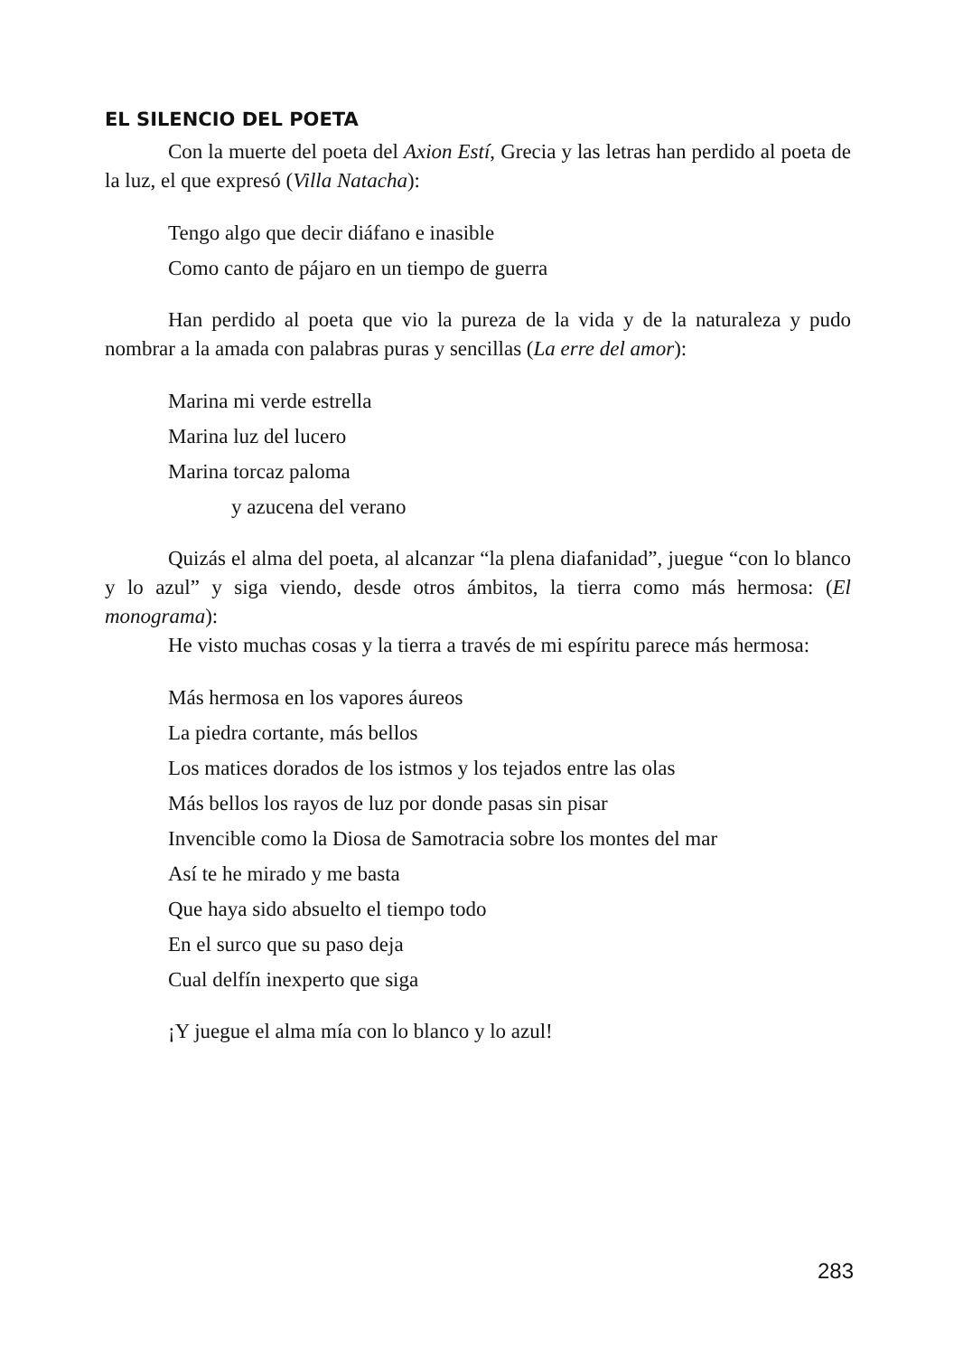EL SILENCIO DEL POETA
Con la muerte del poeta del Axion Estí, Grecia y las letras han perdido al poeta de la luz, el que expresó (Villa Natacha):
Tengo algo que decir diáfano e inasible
Como canto de pájaro en un tiempo de guerra
Han perdido al poeta que vio la pureza de la vida y de la naturaleza y pudo nombrar a la amada con palabras puras y sencillas (La erre del amor):
Marina mi verde estrella
Marina luz del lucero
Marina torcaz paloma
y azucena del verano
Quizás el alma del poeta, al alcanzar “la plena diafanidad”, juegue “con lo blanco y lo azul” y siga viendo, desde otros ámbitos, la tierra como más hermosa: (El monograma):
He visto muchas cosas y la tierra a través de mi espíritu parece más hermosa:
Más hermosa en los vapores áureos
La piedra cortante, más bellos
Los matices dorados de los istmos y los tejados entre las olas
Más bellos los rayos de luz por donde pasas sin pisar
Invencible como la Diosa de Samotracia sobre los montes del mar
Así te he mirado y me basta
Que haya sido absuelto el tiempo todo
En el surco que su paso deja
Cual delfín inexperto que siga
¡Y juegue el alma mía con lo blanco y lo azul!
283